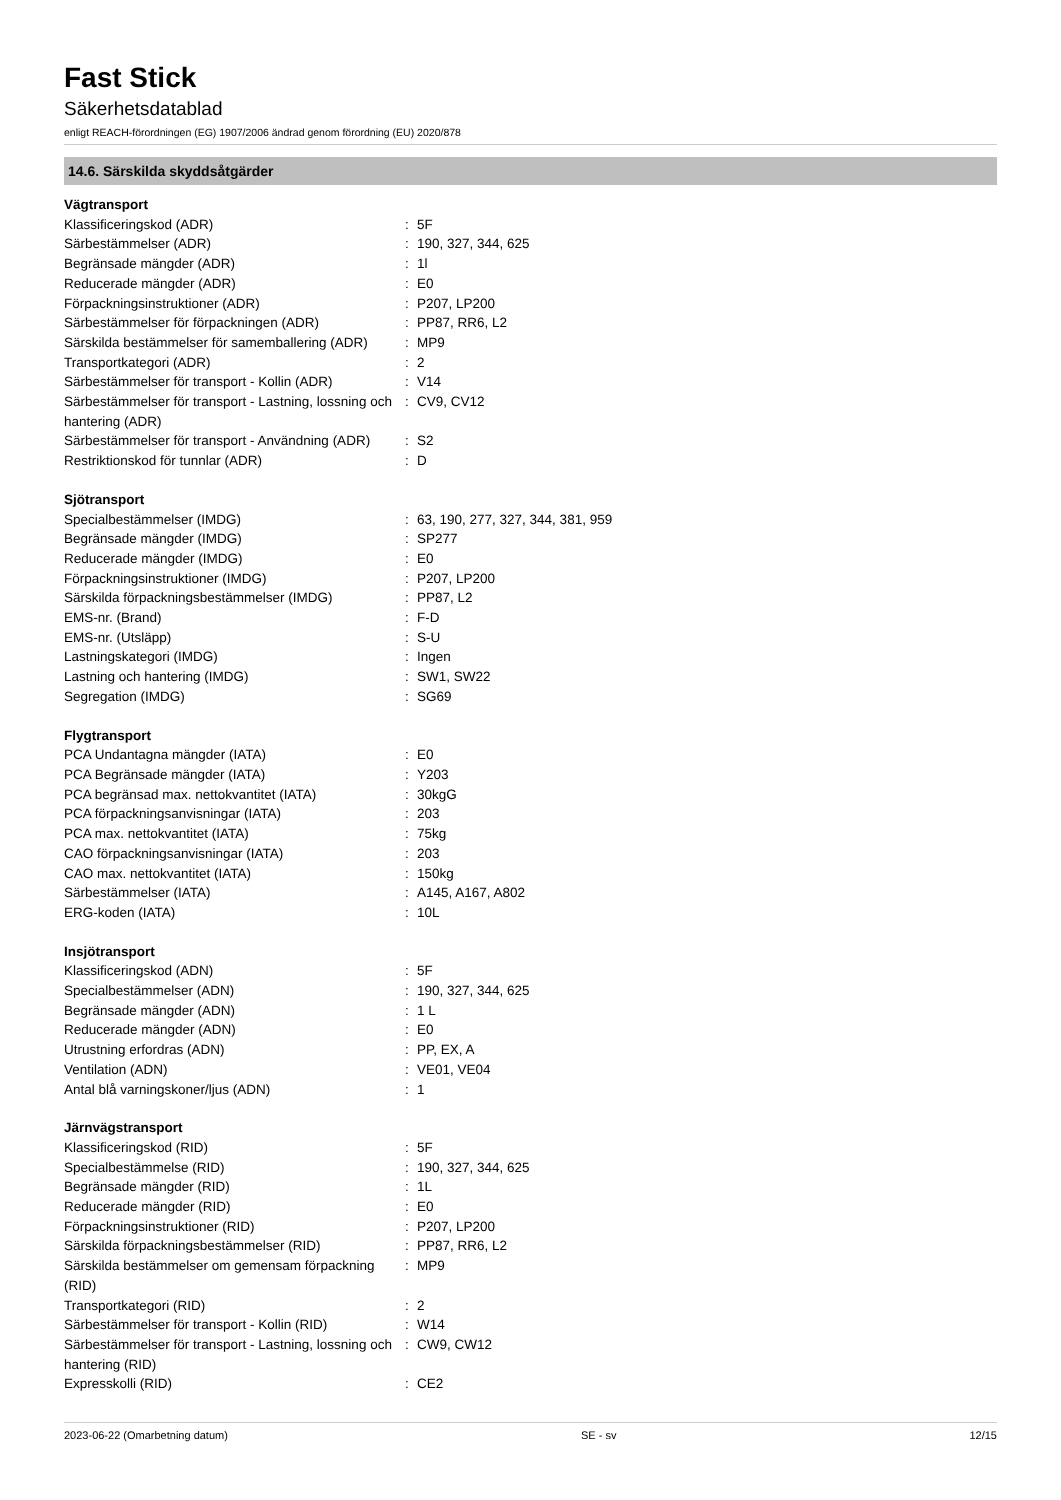Fast Stick
Säkerhetsdatablad
enligt REACH-förordningen (EG) 1907/2006 ändrad genom förordning (EU) 2020/878
14.6. Särskilda skyddsåtgärder
| Vägtransport | | |
| Klassificeringskod (ADR) | : | 5F |
| Särbestämmelser (ADR) | : | 190, 327, 344, 625 |
| Begränsade mängder (ADR) | : | 1l |
| Reducerade mängder (ADR) | : | E0 |
| Förpackningsinstruktioner (ADR) | : | P207, LP200 |
| Särbestämmelser för förpackningen (ADR) | : | PP87, RR6, L2 |
| Särskilda bestämmelser för samemballering (ADR) | : | MP9 |
| Transportkategori (ADR) | : | 2 |
| Särbestämmelser för transport - Kollin (ADR) | : | V14 |
| Särbestämmelser för transport - Lastning, lossning och hantering (ADR) | : | CV9, CV12 |
| Särbestämmelser för transport - Användning (ADR) | : | S2 |
| Restriktionskod för tunnlar (ADR) | : | D |
| Sjötransport | | |
| Specialbestämmelser (IMDG) | : | 63, 190, 277, 327, 344, 381, 959 |
| Begränsade mängder (IMDG) | : | SP277 |
| Reducerade mängder (IMDG) | : | E0 |
| Förpackningsinstruktioner (IMDG) | : | P207, LP200 |
| Särskilda förpackningsbestämmelser (IMDG) | : | PP87, L2 |
| EMS-nr. (Brand) | : | F-D |
| EMS-nr. (Utsläpp) | : | S-U |
| Lastningskategori (IMDG) | : | Ingen |
| Lastning och hantering (IMDG) | : | SW1, SW22 |
| Segregation (IMDG) | : | SG69 |
| Flygtransport | | |
| PCA Undantagna mängder (IATA) | : | E0 |
| PCA Begränsade mängder (IATA) | : | Y203 |
| PCA begränsad max. nettokvantitet (IATA) | : | 30kgG |
| PCA förpackningsanvisningar (IATA) | : | 203 |
| PCA max. nettokvantitet (IATA) | : | 75kg |
| CAO förpackningsanvisningar (IATA) | : | 203 |
| CAO max. nettokvantitet (IATA) | : | 150kg |
| Särbestämmelser (IATA) | : | A145, A167, A802 |
| ERG-koden (IATA) | : | 10L |
| Insjötransport | | |
| Klassificeringskod (ADN) | : | 5F |
| Specialbestämmelser (ADN) | : | 190, 327, 344, 625 |
| Begränsade mängder (ADN) | : | 1 L |
| Reducerade mängder (ADN) | : | E0 |
| Utrustning erfordras (ADN) | : | PP, EX, A |
| Ventilation (ADN) | : | VE01, VE04 |
| Antal blå varningskoner/ljus (ADN) | : | 1 |
| Järnvägstransport | | |
| Klassificeringskod (RID) | : | 5F |
| Specialbestämmelse (RID) | : | 190, 327, 344, 625 |
| Begränsade mängder (RID) | : | 1L |
| Reducerade mängder (RID) | : | E0 |
| Förpackningsinstruktioner (RID) | : | P207, LP200 |
| Särskilda förpackningsbestämmelser (RID) | : | PP87, RR6, L2 |
| Särskilda bestämmelser om gemensam förpackning (RID) | : | MP9 |
| Transportkategori (RID) | : | 2 |
| Särbestämmelser för transport - Kollin (RID) | : | W14 |
| Särbestämmelser för transport - Lastning, lossning och hantering (RID) | : | CW9, CW12 |
| Expresskolli (RID) | : | CE2 |
2023-06-22 (Omarbetning datum) SE - sv 12/15